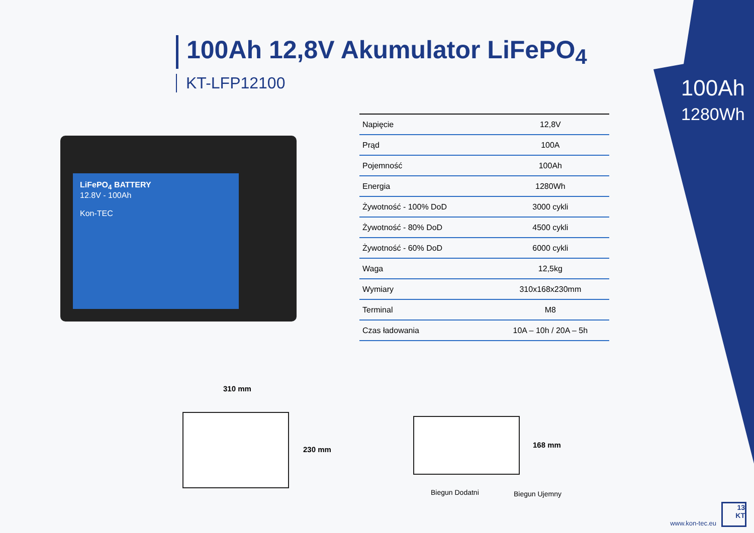100Ah 12,8V Akumulator LiFePO<sub>4</sub>
KT-LFP12100
100Ah
1280Wh
LiFePO<sub>4</sub> BATTERY
12.8V - 100Ah
Kon-TEC
| Napięcie | 12,8V |
| Prąd | 100A |
| Pojemność | 100Ah |
| Energia | 1280Wh |
| Żywotność - 100% DoD | 3000 cykli |
| Żywotność - 80% DoD | 4500 cykli |
| Żywotność - 60% DoD | 6000 cykli |
| Waga | 12,5kg |
| Wymiary | 310x168x230mm |
| Terminal | M8 |
| Czas ładowania | 10A – 10h / 20A – 5h |
310 mm
230 mm
168 mm
Biegun Dodatni Biegun Ujemny
www.kon-tec.eu
13
KT